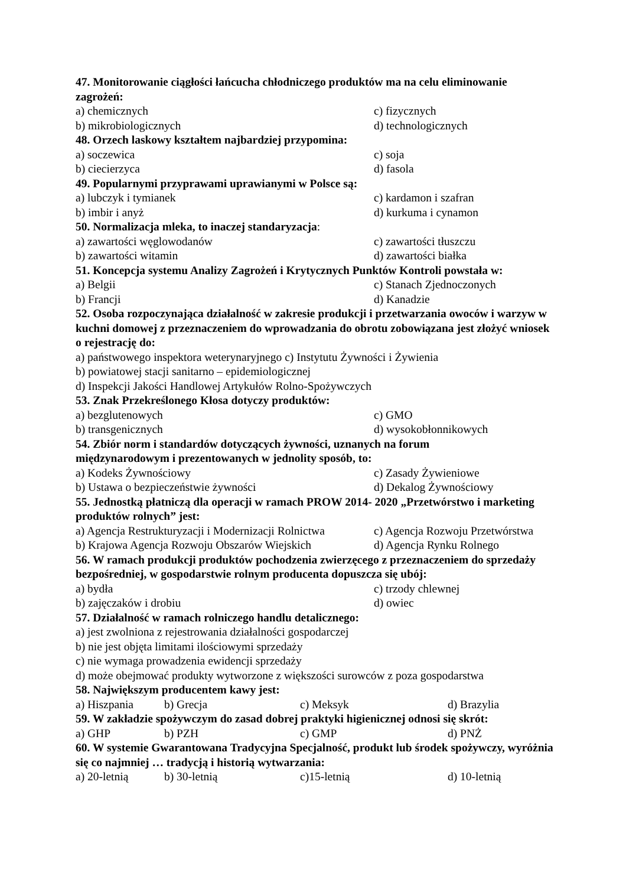47. Monitorowanie ciągłości łańcucha chłodniczego produktów ma na celu eliminowanie zagrożeń:
a) chemicznych c) fizycznych
b) mikrobiologicznych d) technologicznych
48. Orzech laskowy kształtem najbardziej przypomina:
a) soczewica c) soja
b) ciecierzyca d) fasola
49. Popularnymi przyprawami uprawianymi w Polsce są:
a) lubczyk i tymianek c) kardamon i szafran
b) imbir i anyż d) kurkuma i cynamon
50. Normalizacja mleka, to inaczej standaryzacja:
a) zawartości węglowodanów c) zawartości tłuszczu
b) zawartości witamin d) zawartości białka
51. Koncepcja systemu Analizy Zagrożeń i Krytycznych Punktów Kontroli powstała w:
a) Belgii c) Stanach Zjednoczonych
b) Francji d) Kanadzie
52. Osoba rozpoczynająca działalność w zakresie produkcji i przetwarzania owoców i warzyw w kuchni domowej z przeznaczeniem do wprowadzania do obrotu zobowiązana jest złożyć wniosek o rejestrację do:
a) państwowego inspektora weterynaryjnego c) Instytutu Żywności i Żywienia
b) powiatowej stacji sanitarno – epidemiologicznej
d) Inspekcji Jakości Handlowej Artykułów Rolno-Spożywczych
53. Znak Przekreślonego Kłosa dotyczy produktów:
a) bezglutenowych c) GMO
b) transgenicznych d) wysokobłonnikowych
54. Zbiór norm i standardów dotyczących żywności, uznanych na forum
międzynarodowym i prezentowanych w jednolity sposób, to:
a) Kodeks Żywnościowy c) Zasady Żywieniowe
b) Ustawa o bezpieczeństwie żywności d) Dekalog Żywnościowy
55. Jednostką płatniczą dla operacji w ramach PROW 2014- 2020 „Przetwórstwo i marketing produktów rolnych” jest:
a) Agencja Restrukturyzacji i Modernizacji Rolnictwa c) Agencja Rozwoju Przetwórstwa
b) Krajowa Agencja Rozwoju Obszarów Wiejskich d) Agencja Rynku Rolnego
56. W ramach produkcji produktów pochodzenia zwierzęcego z przeznaczeniem do sprzedaży bezpośredniej, w gospodarstwie rolnym producenta dopuszcza się ubój:
a) bydła c) trzody chlewnej
b) zajęczaków i drobiu d) owiec
57. Działalność w ramach rolniczego handlu detalicznego:
a) jest zwolniona z rejestrowania działalności gospodarczej
b) nie jest objęta limitami ilościowymi sprzedaży
c) nie wymaga prowadzenia ewidencji sprzedaży
d) może obejmować produkty wytworzone z większości surowców z poza gospodarstwa
58. Największym producentem kawy jest:
a) Hiszpania b) Grecja c) Meksyk d) Brazylia
59. W zakładzie spożywczym do zasad dobrej praktyki higienicznej odnosi się skrót:
a) GHP b) PZH c) GMP d) PNŻ
60. W systemie Gwarantowana Tradycyjna Specjalność, produkt lub środek spożywczy, wyróżnia się co najmniej … tradycją i historią wytwarzania:
a) 20-letnią b) 30-letnią c)15-letnią d) 10-letnią